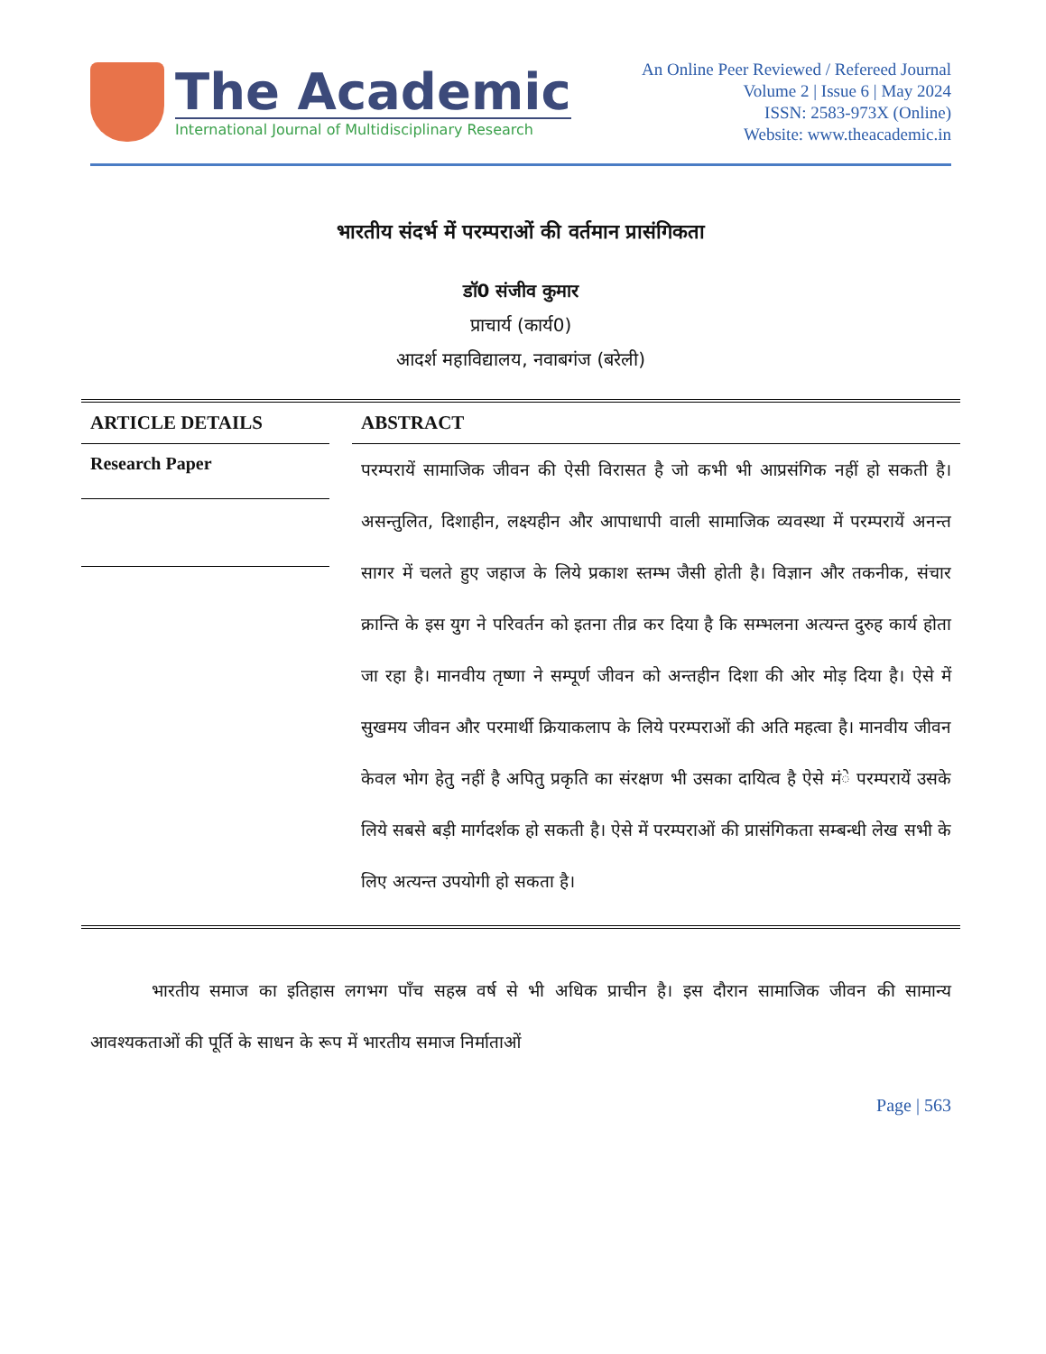The Academic
International Journal of Multidisciplinary Research
An Online Peer Reviewed / Refereed Journal
Volume 2 | Issue 6 | May 2024
ISSN: 2583-973X (Online)
Website: www.theacademic.in
भारतीय संदर्भ में परम्पराओं की वर्तमान प्रासंगिकता
डॉ0 संजीव कुमार
प्राचार्य (कार्य0)
आदर्श महाविद्यालय, नवाबगंज (बरेली)
ARTICLE DETAILS
Research Paper
ABSTRACT
परम्परायें सामाजिक जीवन की ऐसी विरासत है जो कभी भी आप्रसंगिक नहीं हो सकती है। असन्तुलित, दिशाहीन, लक्ष्यहीन और आपाधापी वाली सामाजिक व्यवस्था में परम्परायें अनन्त सागर में चलते हुए जहाज के लिये प्रकाश स्तम्भ जैसी होती है। विज्ञान और तकनीक, संचार क्रान्ति के इस युग ने परिवर्तन को इतना तीव्र कर दिया है कि सम्भलना अत्यन्त दुरुह कार्य होता जा रहा है। मानवीय तृष्णा ने सम्पूर्ण जीवन को अन्तहीन दिशा की ओर मोड़ दिया है। ऐसे में सुखमय जीवन और परमार्थी क्रियाकलाप के लिये परम्पराओं की अति महत्वा है। मानवीय जीवन केवल भोग हेतु नहीं है अपितु प्रकृति का संरक्षण भी उसका दायित्व है ऐसे मंे परम्परायें उसके लिये सबसे बड़ी मार्गदर्शक हो सकती है। ऐसे में परम्पराओं की प्रासंगिकता सम्बन्धी लेख सभी के लिए अत्यन्त उपयोगी हो सकता है।
भारतीय समाज का इतिहास लगभग पाँच सहस्र वर्ष से भी अधिक प्राचीन है। इस दौरान सामाजिक जीवन की सामान्य आवश्यकताओं की पूर्ति के साधन के रूप में भारतीय समाज निर्माताओं
Page | 563